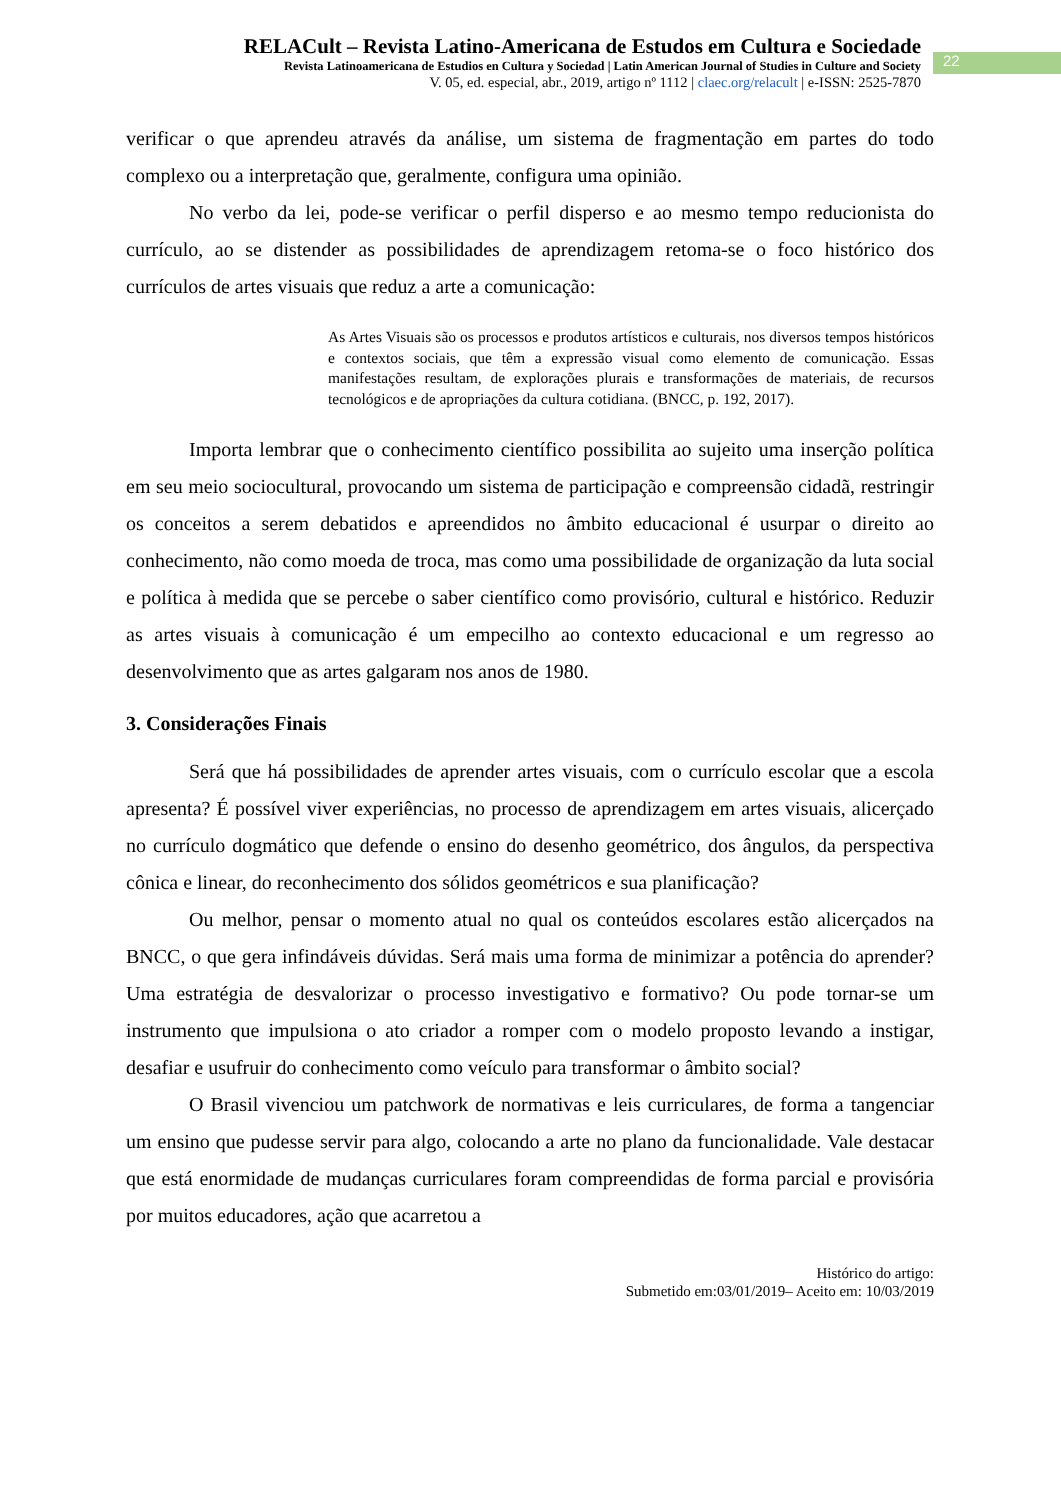RELACult – Revista Latino-Americana de Estudos em Cultura e Sociedade
Revista Latinoamericana de Estudios en Cultura y Sociedad | Latin American Journal of Studies in Culture and Society
V. 05, ed. especial, abr., 2019, artigo nº 1112 | claec.org/relacult | e-ISSN: 2525-7870
22
verificar o que aprendeu através da análise, um sistema de fragmentação em partes do todo complexo ou a interpretação que, geralmente, configura uma opinião.
No verbo da lei, pode-se verificar o perfil disperso e ao mesmo tempo reducionista do currículo, ao se distender as possibilidades de aprendizagem retoma-se o foco histórico dos currículos de artes visuais que reduz a arte a comunicação:
As Artes Visuais são os processos e produtos artísticos e culturais, nos diversos tempos históricos e contextos sociais, que têm a expressão visual como elemento de comunicação. Essas manifestações resultam, de explorações plurais e transformações de materiais, de recursos tecnológicos e de apropriações da cultura cotidiana. (BNCC, p. 192, 2017).
Importa lembrar que o conhecimento científico possibilita ao sujeito uma inserção política em seu meio sociocultural, provocando um sistema de participação e compreensão cidadã, restringir os conceitos a serem debatidos e apreendidos no âmbito educacional é usurpar o direito ao conhecimento, não como moeda de troca, mas como uma possibilidade de organização da luta social e política à medida que se percebe o saber científico como provisório, cultural e histórico. Reduzir as artes visuais à comunicação é um empecilho ao contexto educacional e um regresso ao desenvolvimento que as artes galgaram nos anos de 1980.
3. Considerações Finais
Será que há possibilidades de aprender artes visuais, com o currículo escolar que a escola apresenta? É possível viver experiências, no processo de aprendizagem em artes visuais, alicerçado no currículo dogmático que defende o ensino do desenho geométrico, dos ângulos, da perspectiva cônica e linear, do reconhecimento dos sólidos geométricos e sua planificação?
Ou melhor, pensar o momento atual no qual os conteúdos escolares estão alicerçados na BNCC, o que gera infindáveis dúvidas. Será mais uma forma de minimizar a potência do aprender? Uma estratégia de desvalorizar o processo investigativo e formativo? Ou pode tornar-se um instrumento que impulsiona o ato criador a romper com o modelo proposto levando a instigar, desafiar e usufruir do conhecimento como veículo para transformar o âmbito social?
O Brasil vivenciou um patchwork de normativas e leis curriculares, de forma a tangenciar um ensino que pudesse servir para algo, colocando a arte no plano da funcionalidade. Vale destacar que está enormidade de mudanças curriculares foram compreendidas de forma parcial e provisória por muitos educadores, ação que acarretou a
Histórico do artigo:
Submetido em:03/01/2019– Aceito em: 10/03/2019